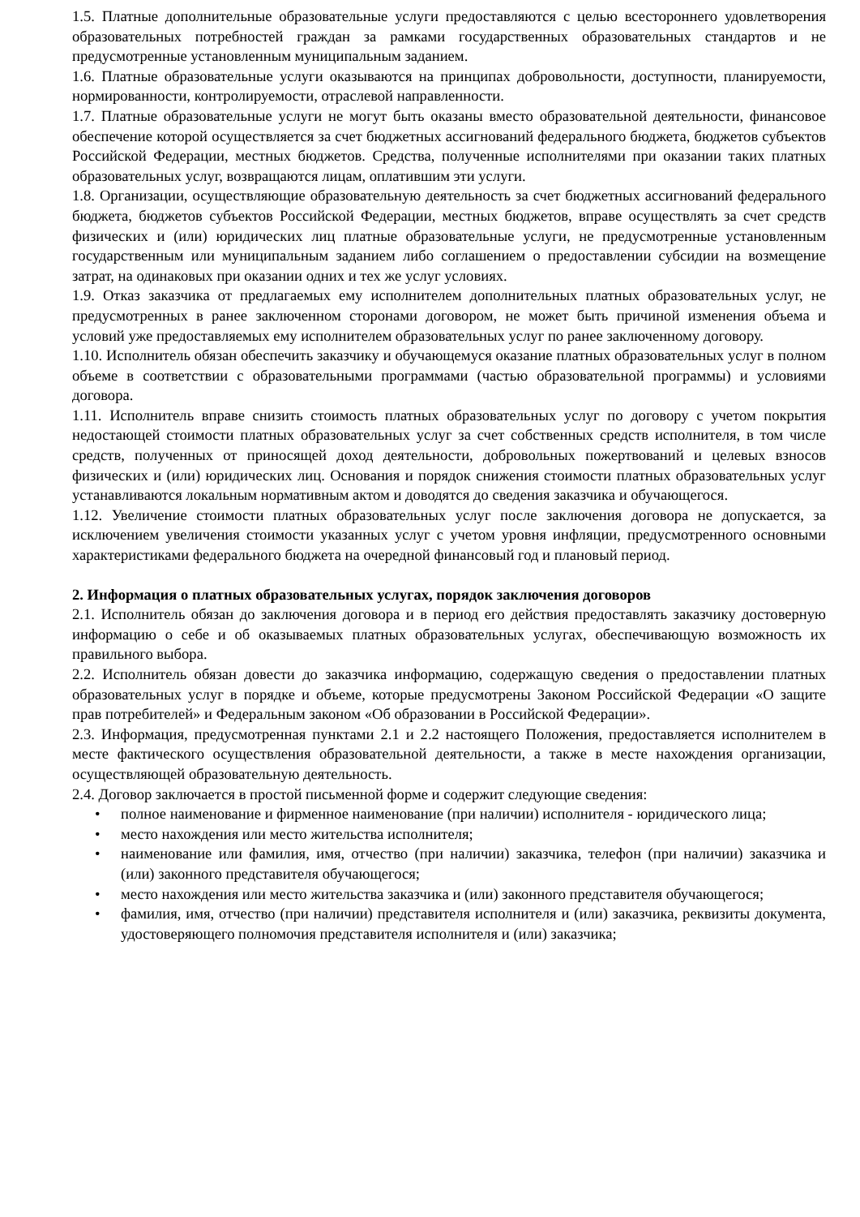1.5. Платные дополнительные образовательные услуги предоставляются с целью всестороннего удовлетворения образовательных потребностей граждан за рамками государственных образовательных стандартов и не предусмотренные установленным муниципальным заданием.
1.6. Платные образовательные услуги оказываются на принципах добровольности, доступности, планируемости, нормированности, контролируемости, отраслевой направленности.
1.7. Платные образовательные услуги не могут быть оказаны вместо образовательной деятельности, финансовое обеспечение которой осуществляется за счет бюджетных ассигнований федерального бюджета, бюджетов субъектов Российской Федерации, местных бюджетов. Средства, полученные исполнителями при оказании таких платных образовательных услуг, возвращаются лицам, оплатившим эти услуги.
1.8. Организации, осуществляющие образовательную деятельность за счет бюджетных ассигнований федерального бюджета, бюджетов субъектов Российской Федерации, местных бюджетов, вправе осуществлять за счет средств физических и (или) юридических лиц платные образовательные услуги, не предусмотренные установленным государственным или муниципальным заданием либо соглашением о предоставлении субсидии на возмещение затрат, на одинаковых при оказании одних и тех же услуг условиях.
1.9. Отказ заказчика от предлагаемых ему исполнителем дополнительных платных образовательных услуг, не предусмотренных в ранее заключенном сторонами договором, не может быть причиной изменения объема и условий уже предоставляемых ему исполнителем образовательных услуг по ранее заключенному договору.
1.10. Исполнитель обязан обеспечить заказчику и обучающемуся оказание платных образовательных услуг в полном объеме в соответствии с образовательными программами (частью образовательной программы) и условиями договора.
1.11. Исполнитель вправе снизить стоимость платных образовательных услуг по договору с учетом покрытия недостающей стоимости платных образовательных услуг за счет собственных средств исполнителя, в том числе средств, полученных от приносящей доход деятельности, добровольных пожертвований и целевых взносов физических и (или) юридических лиц. Основания и порядок снижения стоимости платных образовательных услуг устанавливаются локальным нормативным актом и доводятся до сведения заказчика и обучающегося.
1.12. Увеличение стоимости платных образовательных услуг после заключения договора не допускается, за исключением увеличения стоимости указанных услуг с учетом уровня инфляции, предусмотренного основными характеристиками федерального бюджета на очередной финансовый год и плановый период.
2. Информация о платных образовательных услугах, порядок заключения договоров
2.1. Исполнитель обязан до заключения договора и в период его действия предоставлять заказчику достоверную информацию о себе и об оказываемых платных образовательных услугах, обеспечивающую возможность их правильного выбора.
2.2. Исполнитель обязан довести до заказчика информацию, содержащую сведения о предоставлении платных образовательных услуг в порядке и объеме, которые предусмотрены Законом Российской Федерации «О защите прав потребителей» и Федеральным законом «Об образовании в Российской Федерации».
2.3. Информация, предусмотренная пунктами 2.1 и 2.2 настоящего Положения, предоставляется исполнителем в месте фактического осуществления образовательной деятельности, а также в месте нахождения организации, осуществляющей образовательную деятельность.
2.4. Договор заключается в простой письменной форме и содержит следующие сведения:
• полное наименование и фирменное наименование (при наличии) исполнителя - юридического лица;
• место нахождения или место жительства исполнителя;
• наименование или фамилия, имя, отчество (при наличии) заказчика, телефон (при наличии) заказчика и (или) законного представителя обучающегося;
• место нахождения или место жительства заказчика и (или) законного представителя обучающегося;
• фамилия, имя, отчество (при наличии) представителя исполнителя и (или) заказчика, реквизиты документа, удостоверяющего полномочия представителя исполнителя и (или) заказчика;